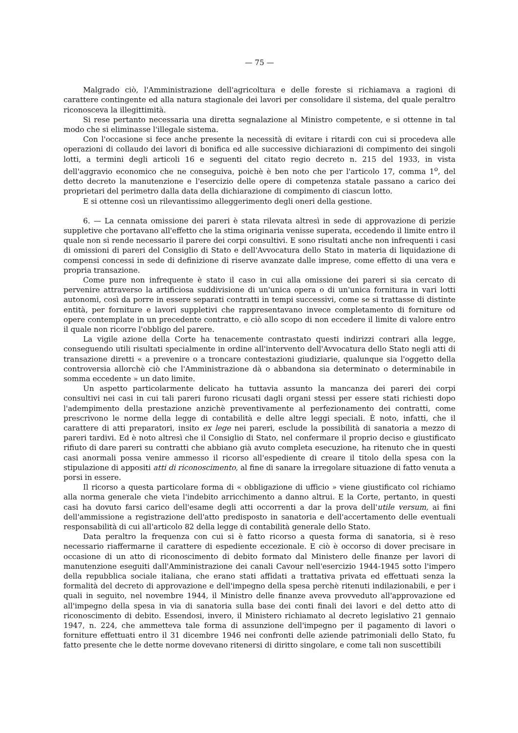— 75 —
Malgrado ciò, l'Amministrazione dell'agricoltura e delle foreste si richiamava a ragioni di carattere contingente ed alla natura stagionale dei lavori per consolidare il sistema, del quale peraltro riconosceva la illegittimità.
Si rese pertanto necessaria una diretta segnalazione al Ministro competente, e si ottenne in tal modo che si eliminasse l'illegale sistema.
Con l'occasione si fece anche presente la necessità di evitare i ritardi con cui si procedeva alle operazioni di collaudo dei lavori di bonifica ed alle successive dichiarazioni di compimento dei singoli lotti, a termini degli articoli 16 e seguenti del citato regio decreto n. 215 del 1933, in vista dell'aggravio economico che ne conseguiva, poichè è ben noto che per l'articolo 17, comma 1<sup>o</sup>, del detto decreto la manutenzione e l'esercizio delle opere di competenza statale passano a carico dei proprietari del perimetro dalla data della dichiarazione di compimento di ciascun lotto.
E si ottenne così un rilevantissimo alleggerimento degli oneri della gestione.
6. — La cennata omissione dei pareri è stata rilevata altresì in sede di approvazione di perizie suppletive che portavano all'effetto che la stima originaria venisse superata, eccedendo il limite entro il quale non si rende necessario il parere dei corpi consultivi. E sono risultati anche non infrequenti i casi di omissioni di pareri del Consiglio di Stato e dell'Avvocatura dello Stato in materia di liquidazione di compensi concessi in sede di definizione di riserve avanzate dalle imprese, come effetto di una vera e propria transazione.
Come pure non infrequente è stato il caso in cui alla omissione dei pareri si sia cercato di pervenire attraverso la artificiosa suddivisione di un'unica opera o di un'unica fornitura in vari lotti autonomi, così da porre in essere separati contratti in tempi successivi, come se si trattasse di distinte entità, per forniture e lavori suppletivi che rappresentavano invece completamento di forniture od opere contemplate in un precedente contratto, e ciò allo scopo di non eccedere il limite di valore entro il quale non ricorre l'obbligo del parere.
La vigile azione della Corte ha tenacemente contrastato questi indirizzi contrari alla legge, conseguendo utili risultati specialmente in ordine all'intervento dell'Avvocatura dello Stato negli atti di transazione diretti « a prevenire o a troncare contestazioni giudiziarie, qualunque sia l'oggetto della controversia allorchè ciò che l'Amministrazione dà o abbandona sia determinato o determinabile in somma eccedente » un dato limite.
Un aspetto particolarmente delicato ha tuttavia assunto la mancanza dei pareri dei corpi consultivi nei casi in cui tali pareri furono ricusati dagli organi stessi per essere stati richiesti dopo l'adempimento della prestazione anzichè preventivamente al perfezionamento dei contratti, come prescrivono le norme della legge di contabilità e delle altre leggi speciali. È noto, infatti, che il carattere di atti preparatori, insito ex lege nei pareri, esclude la possibilità di sanatoria a mezzo di pareri tardivi. Ed è noto altresì che il Consiglio di Stato, nel confermare il proprio deciso e giustificato rifiuto di dare pareri su contratti che abbiano già avuto completa esecuzione, ha ritenuto che in questi casi anormali possa venire ammesso il ricorso all'espediente di creare il titolo della spesa con la stipulazione di appositi atti di riconoscimento, al fine di sanare la irregolare situazione di fatto venuta a porsi in essere.
Il ricorso a questa particolare forma di « obbligazione di ufficio » viene giustificato col richiamo alla norma generale che vieta l'indebito arricchimento a danno altrui. E la Corte, pertanto, in questi casi ha dovuto farsi carico dell'esame degli atti occorrenti a dar la prova dell'utile versum, ai fini dell'ammissione a registrazione dell'atto predisposto in sanatoria e dell'accertamento delle eventuali responsabilità di cui all'articolo 82 della legge di contabilità generale dello Stato.
Data peraltro la frequenza con cui si è fatto ricorso a questa forma di sanatoria, si è reso necessario riaffermarne il carattere di espediente eccezionale. E ciò è occorso di dover precisare in occasione di un atto di riconoscimento di debito formato dal Ministero delle finanze per lavori di manutenzione eseguiti dall'Amministrazione dei canali Cavour nell'esercizio 1944-1945 sotto l'impero della repubblica sociale italiana, che erano stati affidati a trattativa privata ed effettuati senza la formalità del decreto di approvazione e dell'impegno della spesa perchè ritenuti indilazionabili, e per i quali in seguito, nel novembre 1944, il Ministro delle finanze aveva provveduto all'approvazione ed all'impegno della spesa in via di sanatoria sulla base dei conti finali dei lavori e del detto atto di riconoscimento di debito. Essendosi, invero, il Ministero richiamato al decreto legislativo 21 gennaio 1947, n. 224, che ammetteva tale forma di assunzione dell'impegno per il pagamento di lavori o forniture effettuati entro il 31 dicembre 1946 nei confronti delle aziende patrimoniali dello Stato, fu fatto presente che le dette norme dovevano ritenersi di diritto singolare, e come tali non suscettibili